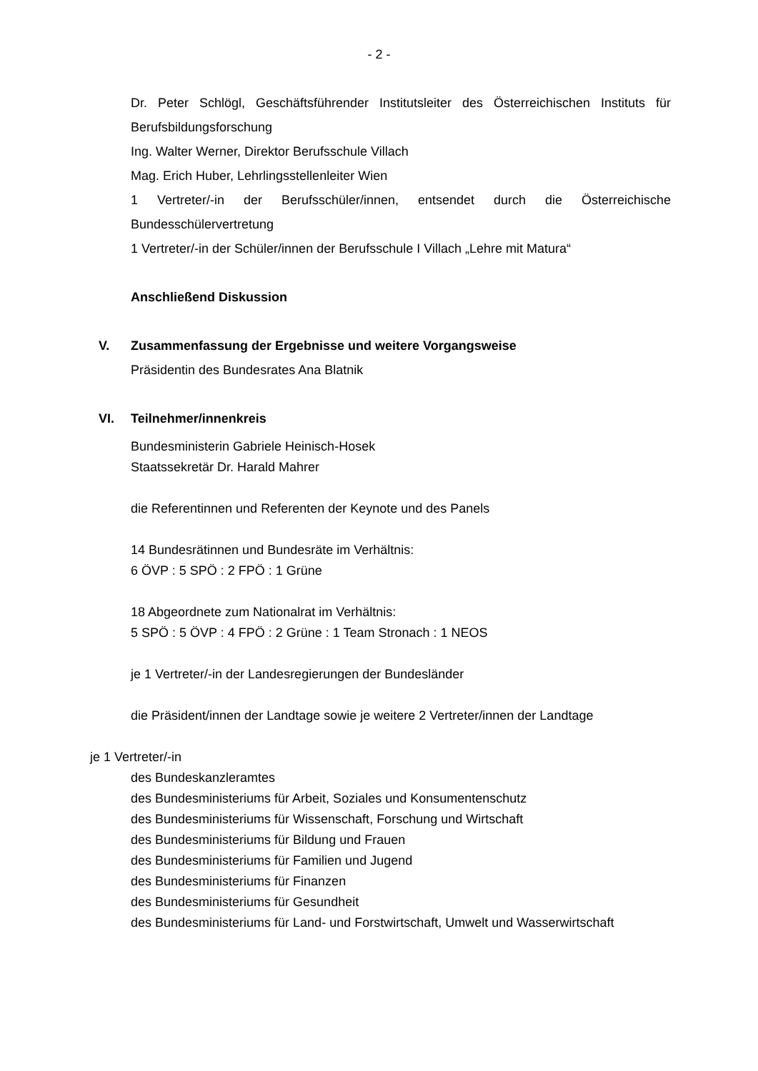- 2 -
Dr. Peter Schlögl, Geschäftsführender Institutsleiter des Österreichischen Instituts für Berufsbildungsforschung
Ing. Walter Werner, Direktor Berufsschule Villach
Mag. Erich Huber, Lehrlingsstellenleiter Wien
1 Vertreter/-in der Berufsschüler/innen, entsendet durch die Österreichische Bundesschülervertretung
1 Vertreter/-in der Schüler/innen der Berufsschule I Villach „Lehre mit Matura“
Anschließend Diskussion
V. Zusammenfassung der Ergebnisse und weitere Vorgangsweise
Präsidentin des Bundesrates Ana Blatnik
VI. Teilnehmer/innenkreis
Bundesministerin Gabriele Heinisch-Hosek
Staatssekretär Dr. Harald Mahrer
die Referentinnen und Referenten der Keynote und des Panels
14 Bundesrätinnen und Bundesräte im Verhältnis:
6 ÖVP : 5 SPÖ : 2 FPÖ : 1 Grüne
18 Abgeordnete zum Nationalrat im Verhältnis:
5 SPÖ : 5 ÖVP : 4 FPÖ : 2 Grüne : 1 Team Stronach : 1 NEOS
je 1 Vertreter/-in der Landesregierungen der Bundesländer
die Präsident/innen der Landtage sowie je weitere 2 Vertreter/innen der Landtage
je 1 Vertreter/-in
des Bundeskanzleramtes
des Bundesministeriums für Arbeit, Soziales und Konsumentenschutz
des Bundesministeriums für Wissenschaft, Forschung und Wirtschaft
des Bundesministeriums für Bildung und Frauen
des Bundesministeriums für Familien und Jugend
des Bundesministeriums für Finanzen
des Bundesministeriums für Gesundheit
des Bundesministeriums für Land- und Forstwirtschaft, Umwelt und Wasserwirtschaft